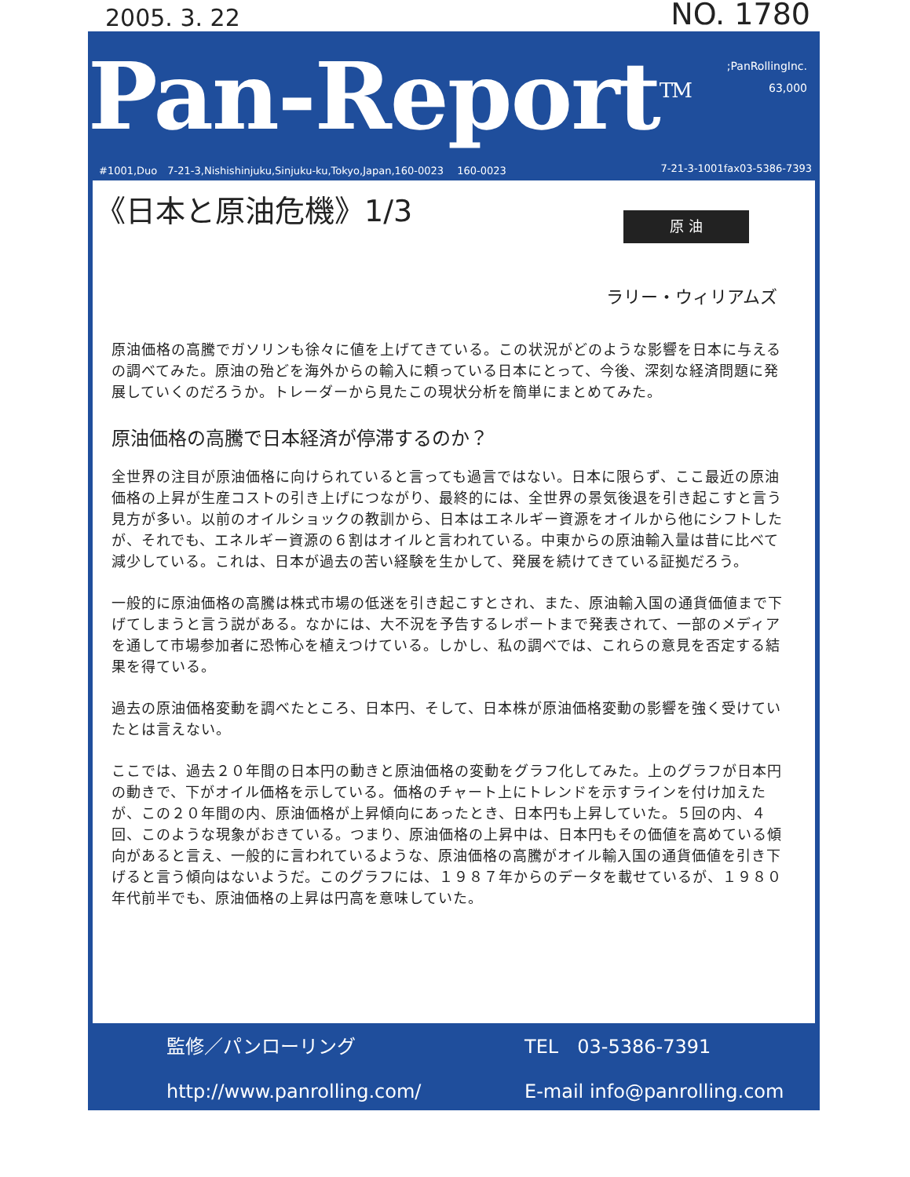2005. 3. 22 NO. 1780
Pan-Report<sup>TM</sup>
;PanRollingInc.
63,000
#1001,Duo　7-21-3,Nishishinjuku,Sinjuku-ku,Tokyo,Japan,160-0023　 160-0023 7-21-3-1001fax03-5386-7393
《日本と原油危機》1/3
原 油
ラリー・ウィリアムズ
原油価格の高騰でガソリンも徐々に値を上げてきている。この状況がどのような影響を日本に与えるの調べてみた。原油の殆どを海外からの輸入に頼っている日本にとって、今後、深刻な経済問題に発展していくのだろうか。トレーダーから見たこの現状分析を簡単にまとめてみた。
原油価格の高騰で日本経済が停滞するのか？
全世界の注目が原油価格に向けられていると言っても過言ではない。日本に限らず、ここ最近の原油価格の上昇が生産コストの引き上げにつながり、最終的には、全世界の景気後退を引き起こすと言う見方が多い。以前のオイルショックの教訓から、日本はエネルギー資源をオイルから他にシフトしたが、それでも、エネルギー資源の６割はオイルと言われている。中東からの原油輸入量は昔に比べて減少している。これは、日本が過去の苦い経験を生かして、発展を続けてきている証拠だろう。
一般的に原油価格の高騰は株式市場の低迷を引き起こすとされ、また、原油輸入国の通貨価値まで下げてしまうと言う説がある。なかには、大不況を予告するレポートまで発表されて、一部のメディアを通して市場参加者に恐怖心を植えつけている。しかし、私の調べでは、これらの意見を否定する結果を得ている。
過去の原油価格変動を調べたところ、日本円、そして、日本株が原油価格変動の影響を強く受けていたとは言えない。
ここでは、過去２０年間の日本円の動きと原油価格の変動をグラフ化してみた。上のグラフが日本円の動きで、下がオイル価格を示している。価格のチャート上にトレンドを示すラインを付け加えたが、この２０年間の内、原油価格が上昇傾向にあったとき、日本円も上昇していた。５回の内、４回、このような現象がおきている。つまり、原油価格の上昇中は、日本円もその価値を高めている傾向があると言え、一般的に言われているような、原油価格の高騰がオイル輸入国の通貨価値を引き下げると言う傾向はないようだ。このグラフには、１９８７年からのデータを載せているが、１９８０年代前半でも、原油価格の上昇は円高を意味していた。
監修／パンローリング
TEL　03-5386-7391
http://www.panrolling.com/
E-mail info@panrolling.com